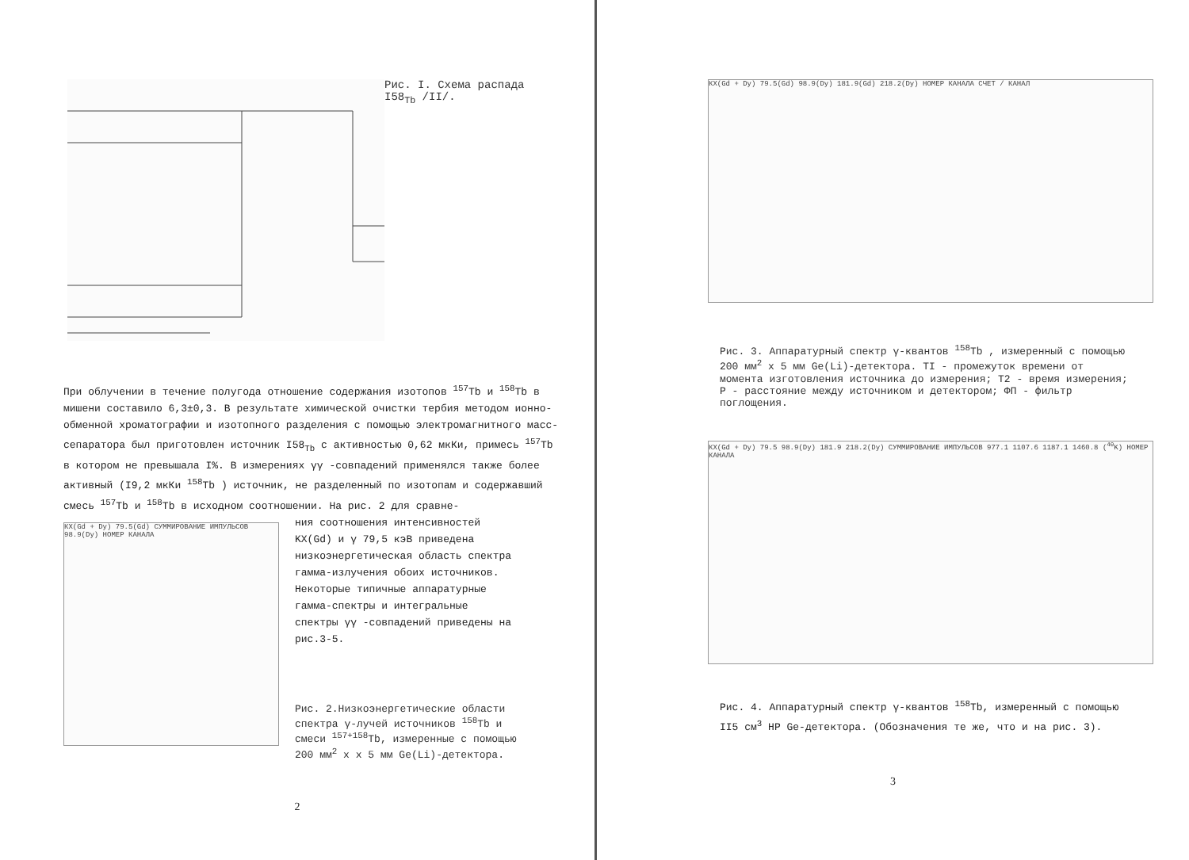Рис. I. Схема распада
I58<sub>Tb</sub> /II/.
При облучении в течение полугода отношение содержания изотопов <sup>157</sup>Tb и <sup>158</sup>Tb в мишени составило 6,3±0,3. В результате химической очистки тербия методом ионно-обменной хроматографии и изотопного разделения с помощью электромагнитного масс-сепаратора был приготовлен источник I58<sub>Tb</sub> с активностью 0,62 мкКи, примесь <sup>157</sup>Tb в котором не превышала I%. В измерениях γγ -совпадений применялся также более активный (I9,2 мкКи <sup>158</sup>Tb ) источник, не разделенный по изотопам и содержавший смесь <sup>157</sup>Tb и <sup>158</sup>Tb в исходном соотношении. На рис. 2 для сравне-
КХ(Gd + Dy) 79.5(Gd) СУММИРОВАНИЕ ИМПУЛЬСОВ 98.9(Dy) НОМЕР КАНАЛА
ния соотношения интенсивностей KX(Gd) и γ 79,5 кэВ приведена низкоэнергетическая область спектра гамма-излучения обоих источников. Некоторые типичные аппаратурные гамма-спектры и интегральные спектры γγ -совпадений приведены на рис.3-5.
Рис. 2.Низкоэнергетические области спектра γ-лучей источников <sup>158</sup>Tb и смеси <sup>157+158</sup>Tb, измеренные с помощью 200 мм<sup>2</sup> х х 5 мм Ge(Li)-детектора.
2
КХ(Gd + Dy) 79.5(Gd) 98.9(Dy) 181.9(Gd) 218.2(Dy) НОМЕР КАНАЛА СЧЕТ / КАНАЛ
Рис. 3. Аппаратурный спектр γ-квантов <sup>158</sup>Tb , измеренный с помощью 200 мм<sup>2</sup> х 5 мм Ge(Li)-детектора. TI - промежуток времени от момента изготовления источника до измерения; T2 - время измерения; P - расстояние между источником и детектором; ФП - фильтр поглощения.
КХ(Gd + Dy) 79.5 98.9(Dy) 181.9 218.2(Dy) СУММИРОВАНИЕ ИМПУЛЬСОВ 977.1 1107.6 1187.1 1460.8 (<sup>40</sup>K) НОМЕР КАНАЛА
Рис. 4. Аппаратурный спектр γ-квантов <sup>158</sup>Tb, измеренный с помощью II5 см<sup>3</sup> HP Ge-детектора. (Обозначения те же, что и на рис. 3).
3